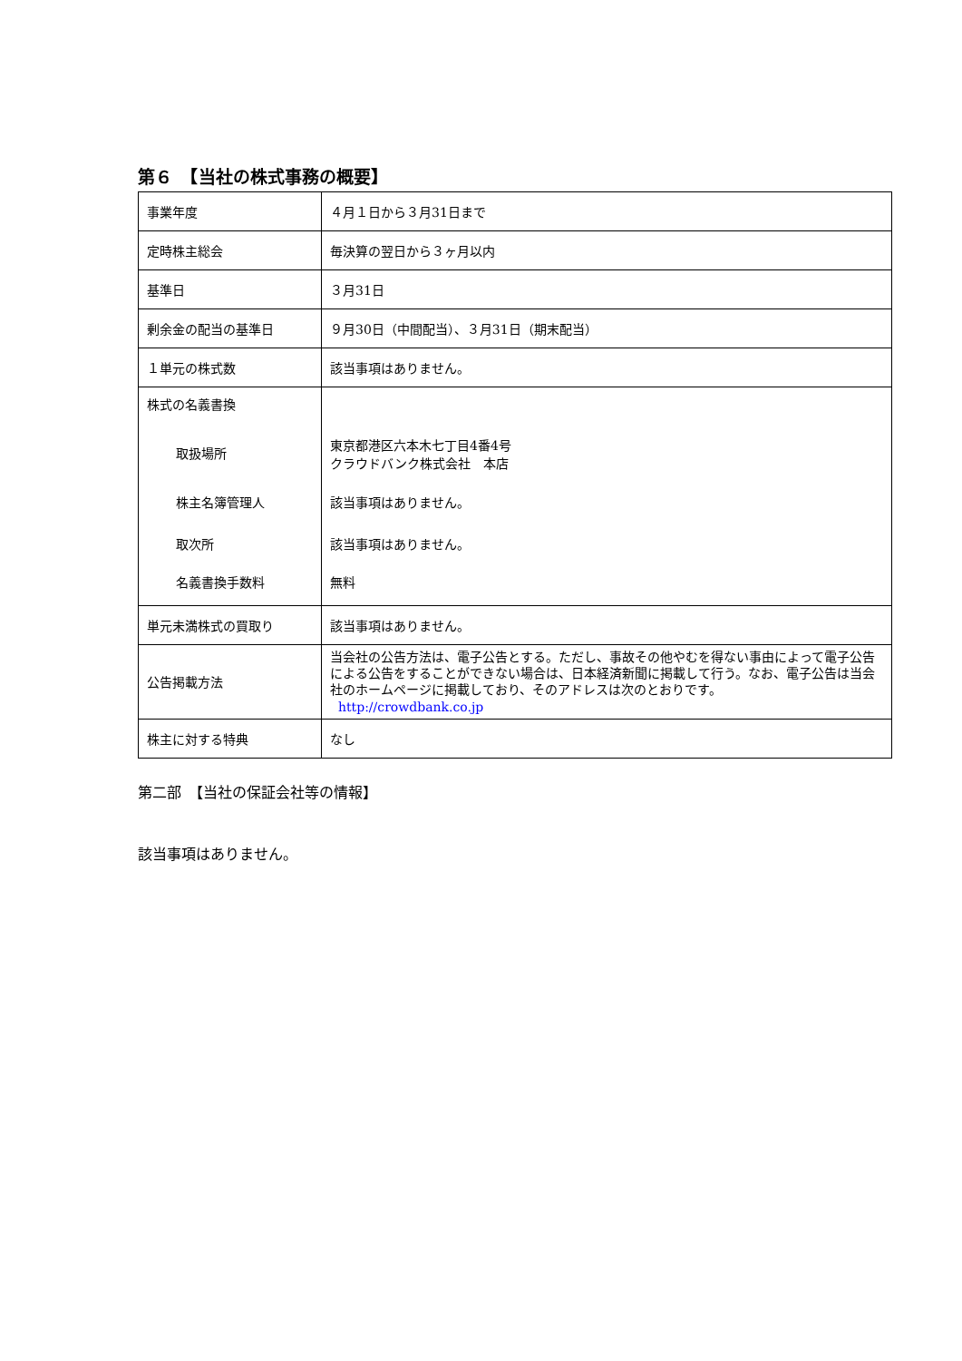第６　【当社の株式事務の概要】
| 事業年度 | ４月１日から３月31日まで |
| 定時株主総会 | 毎決算の翌日から３ヶ月以内 |
| 基準日 | ３月31日 |
| 剰余金の配当の基準日 | ９月30日（中間配当）、３月31日（期末配当） |
| １単元の株式数 | 該当事項はありません。 |
| 株式の名義書換 取扱場所 株主名簿管理人 取次所 名義書換手数料 | 東京都港区六本木七丁目4番4号 クラウドバンク株式会社 本店 該当事項はありません。 該当事項はありません。 無料 |
| 単元未満株式の買取り | 該当事項はありません。 |
| 公告掲載方法 | 当会社の公告方法は、電子公告とする。ただし、事故その他やむを得ない事由によって電子公告による公告をすることができない場合は、日本経済新聞に掲載して行う。なお、電子公告は当会社のホームページに掲載しており、そのアドレスは次のとおりです。 http://crowdbank.co.jp |
| 株主に対する特典 | なし |
第二部　【当社の保証会社等の情報】
該当事項はありません。